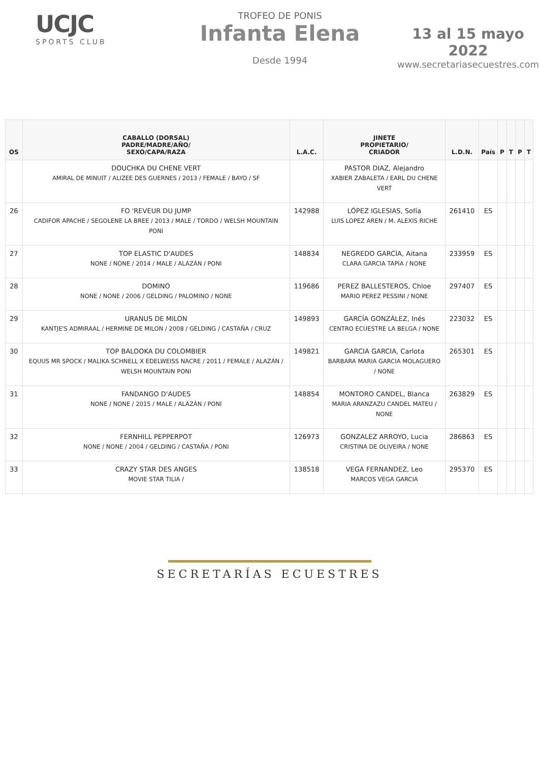UCJC
SPORTS CLUB
TROFEO DE PONIS
Infanta Elena
Desde 1994
13 al 15 mayo 2022
www.secretariasecuestres.com
| OS | CABALLO (DORSAL) PADRE/MADRE/AÑO/ SEXO/CAPA/RAZA | L.A.C. | JINETE PROPIETARIO/ CRIADOR | L.D.N. | País | P | T | P | T |
| --- | --- | --- | --- | --- | --- | --- | --- | --- | --- |
| | DOUCHKA DU CHENE VERT AMIRAL DE MINUIT / ALIZEE DES GUERNES / 2013 / FEMALE / BAYO / SF | | PASTOR DIAZ, Alejandro XABIER ZABALETA / EARL DU CHENE VERT | | | | | | |
| 26 | FO 'REVEUR DU JUMP CADIFOR APACHE / SEGOLENE LA BREE / 2013 / MALE / TORDO / WELSH MOUNTAIN PONI | 142988 | LÓPEZ IGLESIAS, Sofía LUIS LOPEZ AREN / M. ALEXIS RICHE | 261410 | ES | | | | |
| 27 | TOP ELASTIC D'AUDES NONE / NONE / 2014 / MALE / ALAZÁN / PONI | 148834 | NEGREDO GARCÍA, Aitana CLARA GARCIA TAPIA / NONE | 233959 | ES | | | | |
| 28 | DOMINO NONE / NONE / 2006 / GELDING / PALOMINO / NONE | 119686 | PEREZ BALLESTEROS, Chloe MARIO PEREZ PESSINI / NONE | 297407 | ES | | | | |
| 29 | URANUS DE MILON KANTJE'S ADMIRAAL / HERMINE DE MILON / 2008 / GELDING / CASTAÑA / CRUZ | 149893 | GARCÍA GONZÁLEZ, Inés CENTRO ECUESTRE LA BELGA / NONE | 223032 | ES | | | | |
| 30 | TOP BALOOKA DU COLOMBIER EQUUS MR SPOCK / MALIKA SCHNELL X EDELWEISS NACRE / 2011 / FEMALE / ALAZÁN / WELSH MOUNTAIN PONI | 149821 | GARCIA GARCIA, Carlota BARBARA MARIA GARCIA MOLAGUERO / NONE | 265301 | ES | | | | |
| 31 | FANDANGO D'AUDES NONE / NONE / 2015 / MALE / ALAZÁN / PONI | 148854 | MONTORO CANDEL, Blanca MARIA ARANZAZU CANDEL MATEU / NONE | 263829 | ES | | | | |
| 32 | FERNHILL PEPPERPOT NONE / NONE / 2004 / GELDING / CASTAÑA / PONI | 126973 | GONZALEZ ARROYO, Lucia CRISTINA DE OLIVEIRA / NONE | 286863 | ES | | | | |
| 33 | CRAZY STAR DES ANGES MOVIE STAR TILIA / | 138518 | VEGA FERNANDEZ, Leo MARCOS VEGA GARCIA | 295370 | ES | | | | |
SECRETARÍAS ECUESTRES